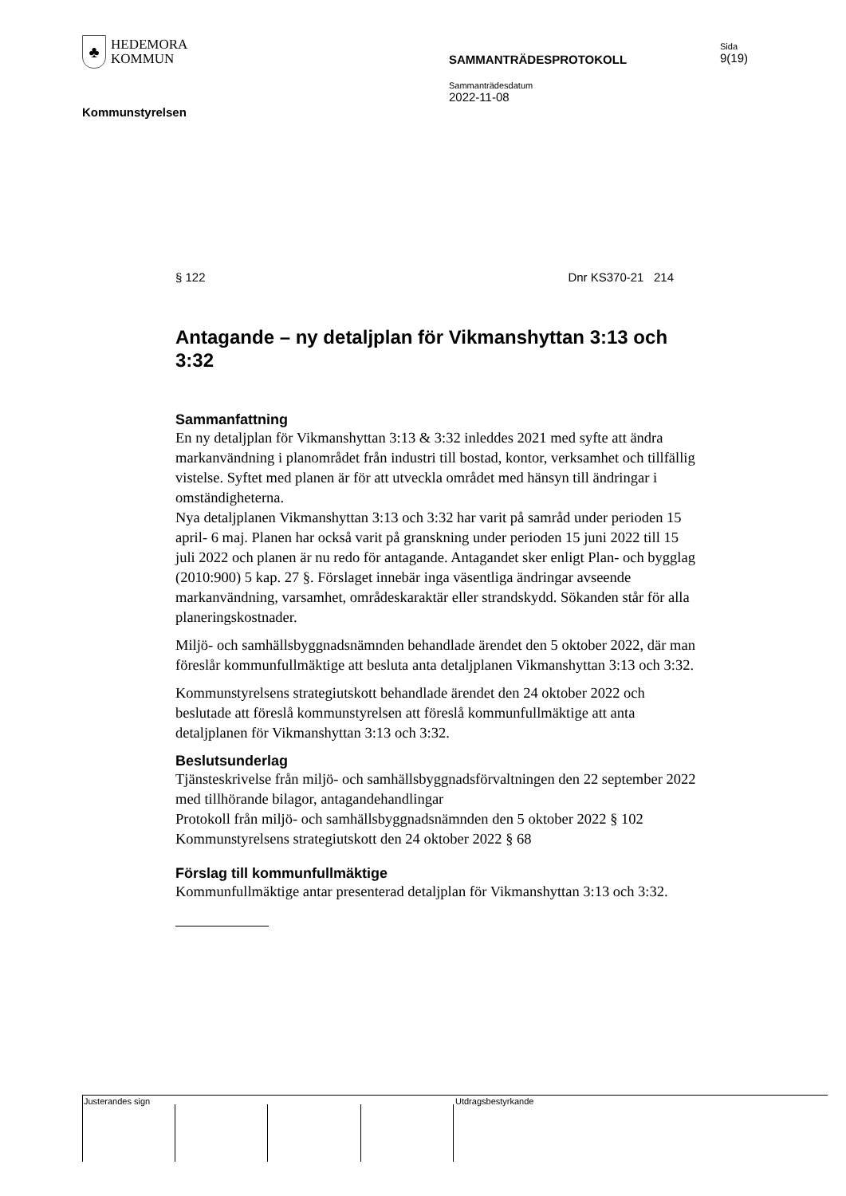♣
HEDEMORA
KOMMUN
Kommunstyrelsen
SAMMANTRÄDESPROTOKOLL
Sammanträdesdatum
2022-11-08
Sida
9(19)
§ 122 Dnr KS370-21 214
Antagande – ny detaljplan för Vikmanshyttan 3:13 och 3:32
Sammanfattning
En ny detaljplan för Vikmanshyttan 3:13 & 3:32 inleddes 2021 med syfte att ändra markanvändning i planområdet från industri till bostad, kontor, verksamhet och tillfällig vistelse. Syftet med planen är för att utveckla området med hänsyn till ändringar i omständigheterna.
Nya detaljplanen Vikmanshyttan 3:13 och 3:32 har varit på samråd under perioden 15 april- 6 maj. Planen har också varit på granskning under perioden 15 juni 2022 till 15 juli 2022 och planen är nu redo för antagande. Antagandet sker enligt Plan- och bygglag (2010:900) 5 kap. 27 §. Förslaget innebär inga väsentliga ändringar avseende markanvändning, varsamhet, områdeskaraktär eller strandskydd. Sökanden står för alla planeringskostnader.
Miljö- och samhällsbyggnadsnämnden behandlade ärendet den 5 oktober 2022, där man föreslår kommunfullmäktige att besluta anta detaljplanen Vikmanshyttan 3:13 och 3:32.
Kommunstyrelsens strategiutskott behandlade ärendet den 24 oktober 2022 och beslutade att föreslå kommunstyrelsen att föreslå kommunfullmäktige att anta detaljplanen för Vikmanshyttan 3:13 och 3:32.
Beslutsunderlag
Tjänsteskrivelse från miljö- och samhällsbyggnadsförvaltningen den 22 september 2022 med tillhörande bilagor, antagandehandlingar
Protokoll från miljö- och samhällsbyggnadsnämnden den 5 oktober 2022 § 102
Kommunstyrelsens strategiutskott den 24 oktober 2022 § 68
Förslag till kommunfullmäktige
Kommunfullmäktige antar presenterad detaljplan för Vikmanshyttan 3:13 och 3:32.
Justerandes sign Utdragsbestyrkande